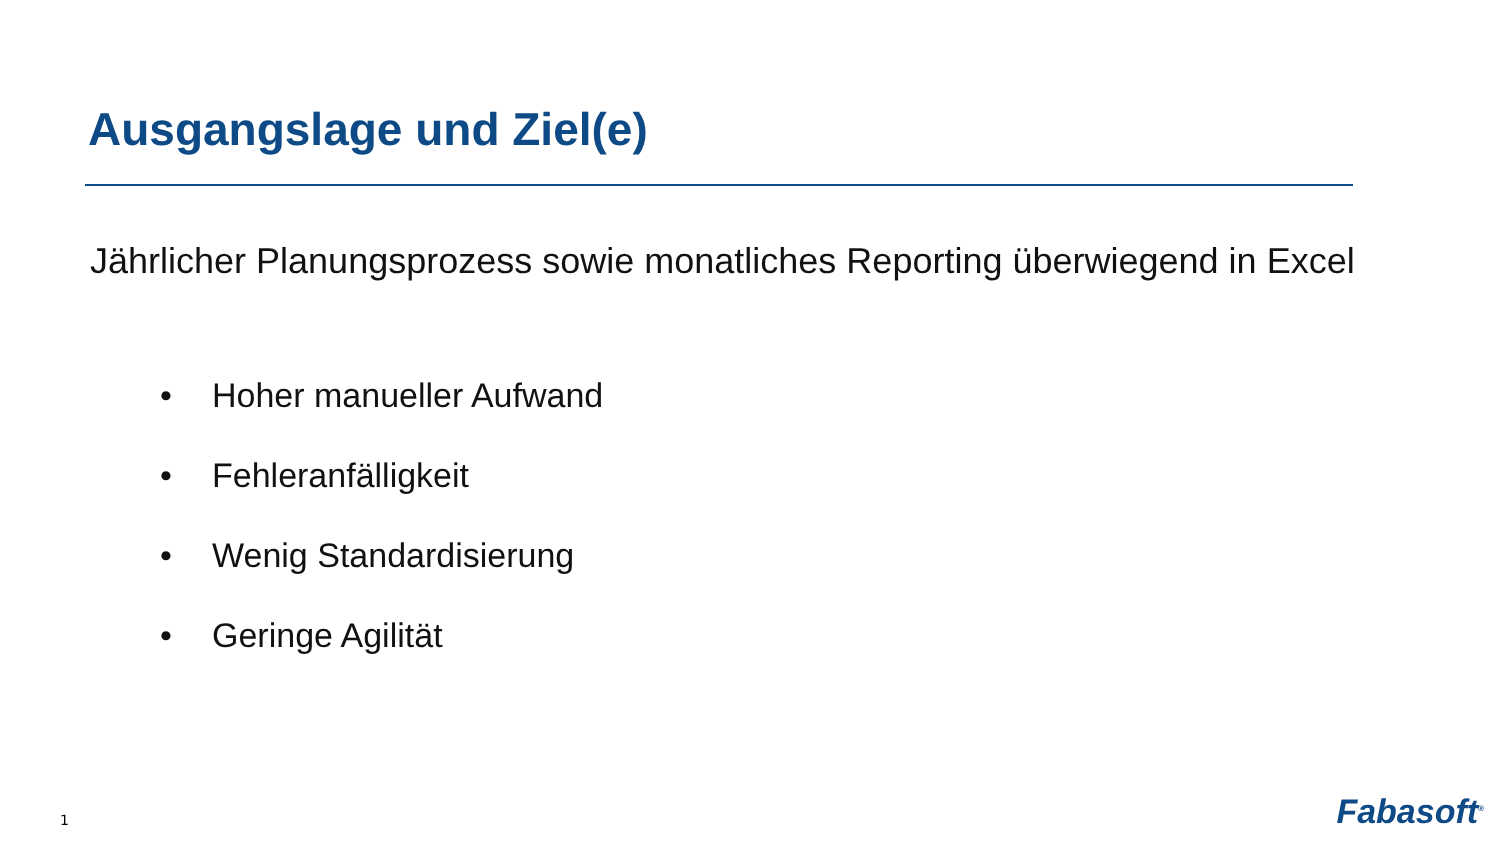Ausgangslage und Ziel(e)
Jährlicher Planungsprozess sowie monatliches Reporting überwiegend in Excel
• Hoher manueller Aufwand
• Fehleranfälligkeit
• Wenig Standardisierung
• Geringe Agilität
1 Fabasoft<sup>®</sup>